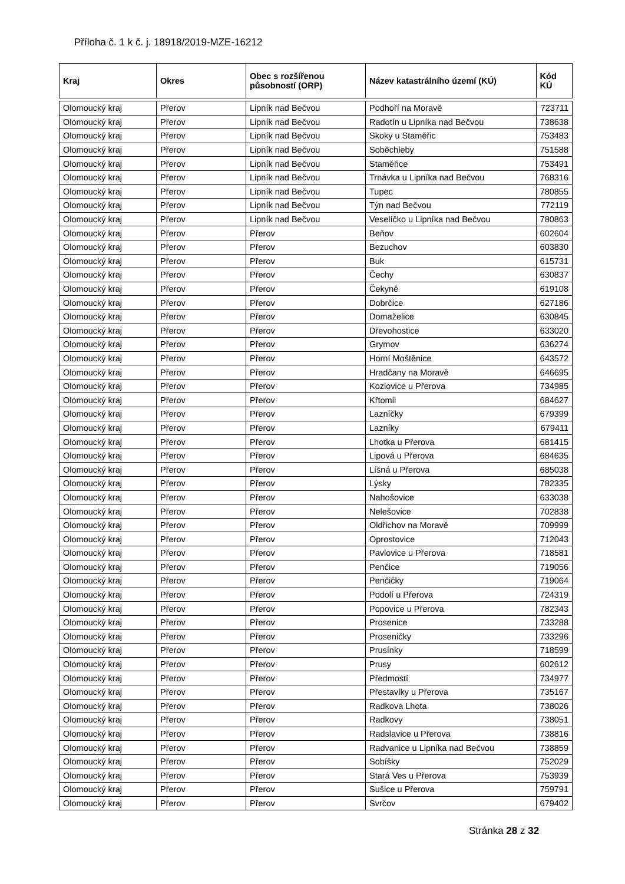Příloha č. 1 k č. j. 18918/2019-MZE-16212
| Kraj | Okres | Obec s rozšířenou působností (ORP) | Název katastrálního území (KÚ) | Kód KÚ |
| --- | --- | --- | --- | --- |
| Olomoucký kraj | Přerov | Lipník nad Bečvou | Podhoří na Moravě | 723711 |
| Olomoucký kraj | Přerov | Lipník nad Bečvou | Radotín u Lipníka nad Bečvou | 738638 |
| Olomoucký kraj | Přerov | Lipník nad Bečvou | Skoky u Staměřic | 753483 |
| Olomoucký kraj | Přerov | Lipník nad Bečvou | Soběchleby | 751588 |
| Olomoucký kraj | Přerov | Lipník nad Bečvou | Staměřice | 753491 |
| Olomoucký kraj | Přerov | Lipník nad Bečvou | Trnávka u Lipníka nad Bečvou | 768316 |
| Olomoucký kraj | Přerov | Lipník nad Bečvou | Tupec | 780855 |
| Olomoucký kraj | Přerov | Lipník nad Bečvou | Týn nad Bečvou | 772119 |
| Olomoucký kraj | Přerov | Lipník nad Bečvou | Veselíčko u Lipníka nad Bečvou | 780863 |
| Olomoucký kraj | Přerov | Přerov | Beňov | 602604 |
| Olomoucký kraj | Přerov | Přerov | Bezuchov | 603830 |
| Olomoucký kraj | Přerov | Přerov | Buk | 615731 |
| Olomoucký kraj | Přerov | Přerov | Čechy | 630837 |
| Olomoucký kraj | Přerov | Přerov | Čekyně | 619108 |
| Olomoucký kraj | Přerov | Přerov | Dobrčice | 627186 |
| Olomoucký kraj | Přerov | Přerov | Domaželice | 630845 |
| Olomoucký kraj | Přerov | Přerov | Dřevohostice | 633020 |
| Olomoucký kraj | Přerov | Přerov | Grymov | 636274 |
| Olomoucký kraj | Přerov | Přerov | Horní Moštěnice | 643572 |
| Olomoucký kraj | Přerov | Přerov | Hradčany na Moravě | 646695 |
| Olomoucký kraj | Přerov | Přerov | Kozlovice u Přerova | 734985 |
| Olomoucký kraj | Přerov | Přerov | Křtomil | 684627 |
| Olomoucký kraj | Přerov | Přerov | Lazníčky | 679399 |
| Olomoucký kraj | Přerov | Přerov | Lazníky | 679411 |
| Olomoucký kraj | Přerov | Přerov | Lhotka u Přerova | 681415 |
| Olomoucký kraj | Přerov | Přerov | Lipová u Přerova | 684635 |
| Olomoucký kraj | Přerov | Přerov | Líšná u Přerova | 685038 |
| Olomoucký kraj | Přerov | Přerov | Lýsky | 782335 |
| Olomoucký kraj | Přerov | Přerov | Nahošovice | 633038 |
| Olomoucký kraj | Přerov | Přerov | Nelešovice | 702838 |
| Olomoucký kraj | Přerov | Přerov | Oldřichov na Moravě | 709999 |
| Olomoucký kraj | Přerov | Přerov | Oprostovice | 712043 |
| Olomoucký kraj | Přerov | Přerov | Pavlovice u Přerova | 718581 |
| Olomoucký kraj | Přerov | Přerov | Penčice | 719056 |
| Olomoucký kraj | Přerov | Přerov | Penčičky | 719064 |
| Olomoucký kraj | Přerov | Přerov | Podolí u Přerova | 724319 |
| Olomoucký kraj | Přerov | Přerov | Popovice u Přerova | 782343 |
| Olomoucký kraj | Přerov | Přerov | Prosenice | 733288 |
| Olomoucký kraj | Přerov | Přerov | Proseničky | 733296 |
| Olomoucký kraj | Přerov | Přerov | Prusínky | 718599 |
| Olomoucký kraj | Přerov | Přerov | Prusy | 602612 |
| Olomoucký kraj | Přerov | Přerov | Předmostí | 734977 |
| Olomoucký kraj | Přerov | Přerov | Přestavlky u Přerova | 735167 |
| Olomoucký kraj | Přerov | Přerov | Radkova Lhota | 738026 |
| Olomoucký kraj | Přerov | Přerov | Radkovy | 738051 |
| Olomoucký kraj | Přerov | Přerov | Radslavice u Přerova | 738816 |
| Olomoucký kraj | Přerov | Přerov | Radvanice u Lipníka nad Bečvou | 738859 |
| Olomoucký kraj | Přerov | Přerov | Sobíšky | 752029 |
| Olomoucký kraj | Přerov | Přerov | Stará Ves u Přerova | 753939 |
| Olomoucký kraj | Přerov | Přerov | Sušice u Přerova | 759791 |
| Olomoucký kraj | Přerov | Přerov | Svrčov | 679402 |
Stránka 28 z 32